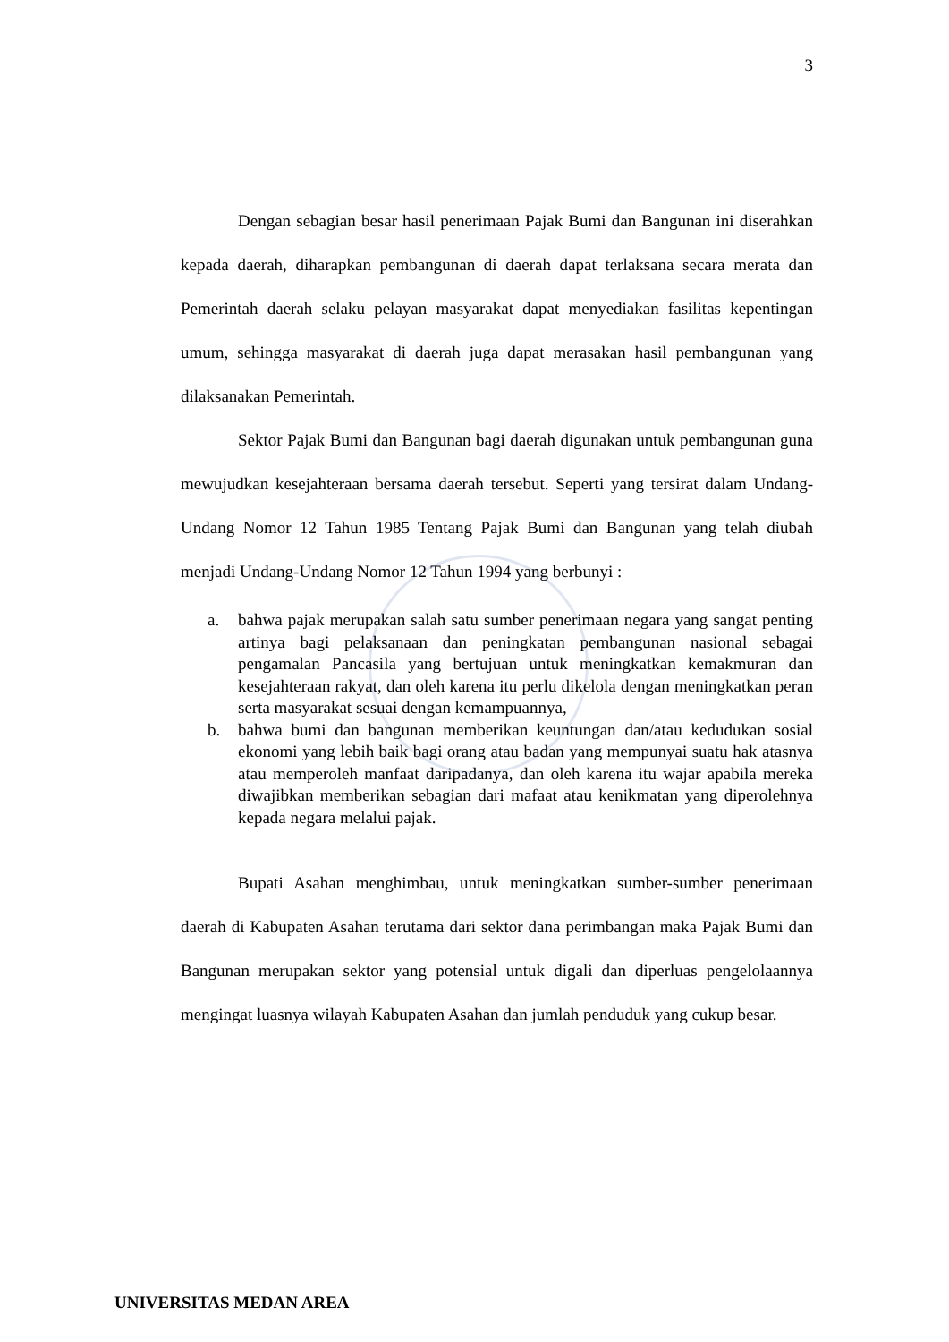3
Dengan sebagian besar hasil penerimaan Pajak Bumi dan Bangunan ini diserahkan kepada daerah, diharapkan pembangunan di daerah dapat terlaksana secara merata dan Pemerintah daerah selaku pelayan masyarakat dapat menyediakan fasilitas kepentingan umum, sehingga masyarakat di daerah juga dapat merasakan hasil pembangunan yang dilaksanakan Pemerintah.
Sektor Pajak Bumi dan Bangunan bagi daerah digunakan untuk pembangunan guna mewujudkan kesejahteraan bersama daerah tersebut. Seperti yang tersirat dalam Undang-Undang Nomor 12 Tahun 1985 Tentang Pajak Bumi dan Bangunan yang telah diubah menjadi Undang-Undang Nomor 12 Tahun 1994 yang berbunyi :
a. bahwa pajak merupakan salah satu sumber penerimaan negara yang sangat penting artinya bagi pelaksanaan dan peningkatan pembangunan nasional sebagai pengamalan Pancasila yang bertujuan untuk meningkatkan kemakmuran dan kesejahteraan rakyat, dan oleh karena itu perlu dikelola dengan meningkatkan peran serta masyarakat sesuai dengan kemampuannya,
b. bahwa bumi dan bangunan memberikan keuntungan dan/atau kedudukan sosial ekonomi yang lebih baik bagi orang atau badan yang mempunyai suatu hak atasnya atau memperoleh manfaat daripadanya, dan oleh karena itu wajar apabila mereka diwajibkan memberikan sebagian dari mafaat atau kenikmatan yang diperolehnya kepada negara melalui pajak.
Bupati Asahan menghimbau, untuk meningkatkan sumber-sumber penerimaan daerah di Kabupaten Asahan terutama dari sektor dana perimbangan maka Pajak Bumi dan Bangunan merupakan sektor yang potensial untuk digali dan diperluas pengelolaannya mengingat luasnya wilayah Kabupaten Asahan dan jumlah penduduk yang cukup besar.
UNIVERSITAS MEDAN AREA